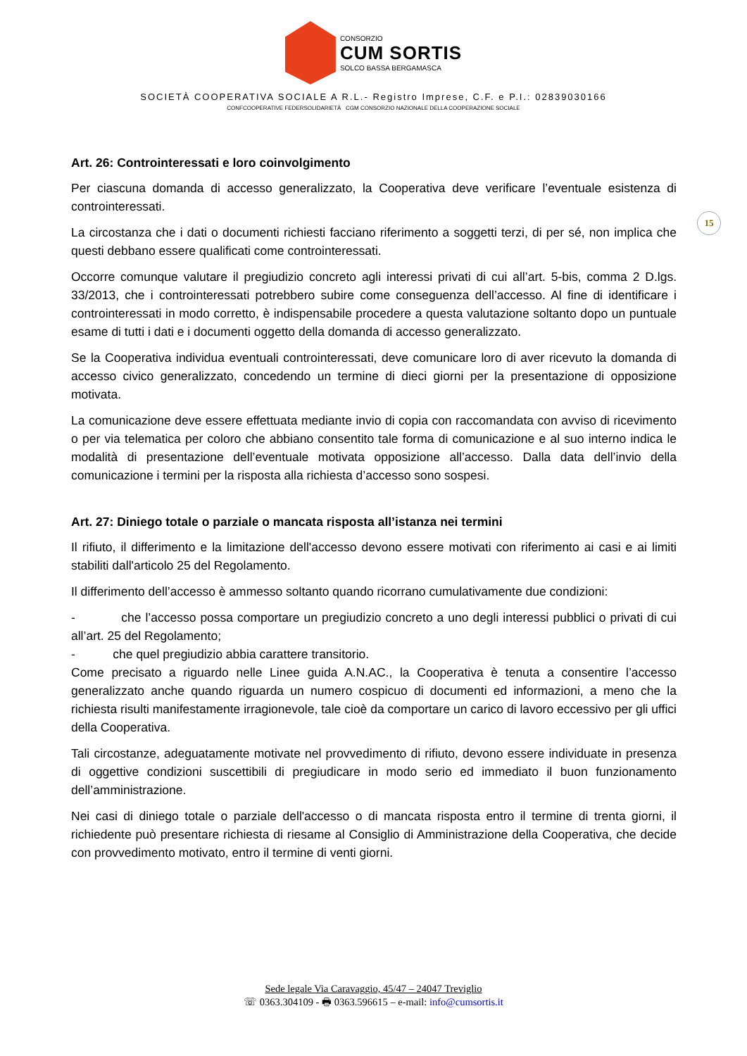CONSORZIO
CUM SORTIS
SOLCO BASSA BERGAMASCA
SOCIETÀ COOPERATIVA SOCIALE A R.L.- Registro Imprese, C.F. e P.I.: 02839030166
CONFCOOPERATIVE FEDERSOLIDARIETÀ CGM CONSORZIO NAZIONALE DELLA COOPERAZIONE SOCIALE
15
Art. 26: Controinteressati e loro coinvolgimento
Per ciascuna domanda di accesso generalizzato, la Cooperativa deve verificare l’eventuale esistenza di controinteressati.
La circostanza che i dati o documenti richiesti facciano riferimento a soggetti terzi, di per sé, non implica che questi debbano essere qualificati come controinteressati.
Occorre comunque valutare il pregiudizio concreto agli interessi privati di cui all’art. 5-bis, comma 2 D.lgs. 33/2013, che i controinteressati potrebbero subire come conseguenza dell’accesso. Al fine di identificare i controinteressati in modo corretto, è indispensabile procedere a questa valutazione soltanto dopo un puntuale esame di tutti i dati e i documenti oggetto della domanda di accesso generalizzato.
Se la Cooperativa individua eventuali controinteressati, deve comunicare loro di aver ricevuto la domanda di accesso civico generalizzato, concedendo un termine di dieci giorni per la presentazione di opposizione motivata.
La comunicazione deve essere effettuata mediante invio di copia con raccomandata con avviso di ricevimento o per via telematica per coloro che abbiano consentito tale forma di comunicazione e al suo interno indica le modalità di presentazione dell’eventuale motivata opposizione all’accesso. Dalla data dell’invio della comunicazione i termini per la risposta alla richiesta d’accesso sono sospesi.
Art. 27: Diniego totale o parziale o mancata risposta all’istanza nei termini
Il rifiuto, il differimento e la limitazione dell'accesso devono essere motivati con riferimento ai casi e ai limiti stabiliti dall'articolo 25 del Regolamento.
Il differimento dell’accesso è ammesso soltanto quando ricorrano cumulativamente due condizioni:
- che l’accesso possa comportare un pregiudizio concreto a uno degli interessi pubblici o privati di cui all’art. 25 del Regolamento;
- che quel pregiudizio abbia carattere transitorio.
Come precisato a riguardo nelle Linee guida A.N.AC., la Cooperativa è tenuta a consentire l’accesso generalizzato anche quando riguarda un numero cospicuo di documenti ed informazioni, a meno che la richiesta risulti manifestamente irragionevole, tale cioè da comportare un carico di lavoro eccessivo per gli uffici della Cooperativa.
Tali circostanze, adeguatamente motivate nel provvedimento di rifiuto, devono essere individuate in presenza di oggettive condizioni suscettibili di pregiudicare in modo serio ed immediato il buon funzionamento dell’amministrazione.
Nei casi di diniego totale o parziale dell'accesso o di mancata risposta entro il termine di trenta giorni, il richiedente può presentare richiesta di riesame al Consiglio di Amministrazione della Cooperativa, che decide con provvedimento motivato, entro il termine di venti giorni.
Sede legale Via Caravaggio, 45/47 – 24047 Treviglio
☏ 0363.304109 - 🖶 0363.596615 – e-mail: info@cumsortis.it